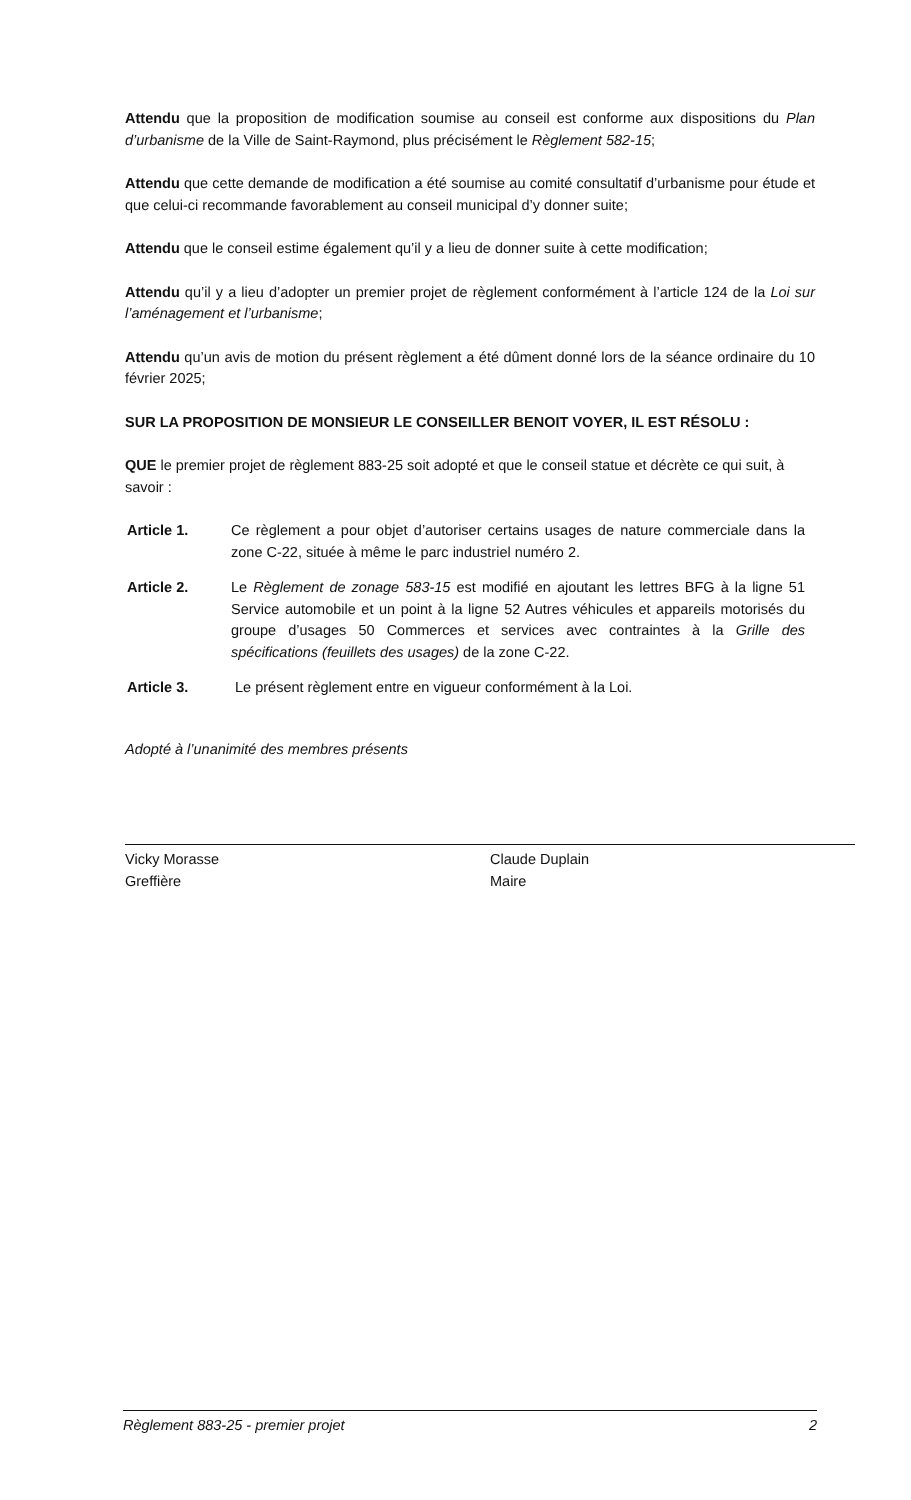Attendu que la proposition de modification soumise au conseil est conforme aux dispositions du Plan d’urbanisme de la Ville de Saint-Raymond, plus précisément le Règlement 582-15;
Attendu que cette demande de modification a été soumise au comité consultatif d’urbanisme pour étude et que celui-ci recommande favorablement au conseil municipal d’y donner suite;
Attendu que le conseil estime également qu’il y a lieu de donner suite à cette modification;
Attendu qu’il y a lieu d’adopter un premier projet de règlement conformément à l’article 124 de la Loi sur l’aménagement et l’urbanisme;
Attendu qu’un avis de motion du présent règlement a été dûment donné lors de la séance ordinaire du 10 février 2025;
SUR LA PROPOSITION DE MONSIEUR LE CONSEILLER BENOIT VOYER, IL EST RÉSOLU :
QUE le premier projet de règlement 883-25 soit adopté et que le conseil statue et décrète ce qui suit, à savoir :
Article 1. Ce règlement a pour objet d’autoriser certains usages de nature commerciale dans la zone C-22, située à même le parc industriel numéro 2.
Article 2. Le Règlement de zonage 583-15 est modifié en ajoutant les lettres BFG à la ligne 51 Service automobile et un point à la ligne 52 Autres véhicules et appareils motorisés du groupe d’usages 50 Commerces et services avec contraintes à la Grille des spécifications (feuillets des usages) de la zone C-22.
Article 3. Le présent règlement entre en vigueur conformément à la Loi.
Adopté à l’unanimité des membres présents
Vicky Morasse
Greffière
Claude Duplain
Maire
Règlement 883-25 - premier projet 2